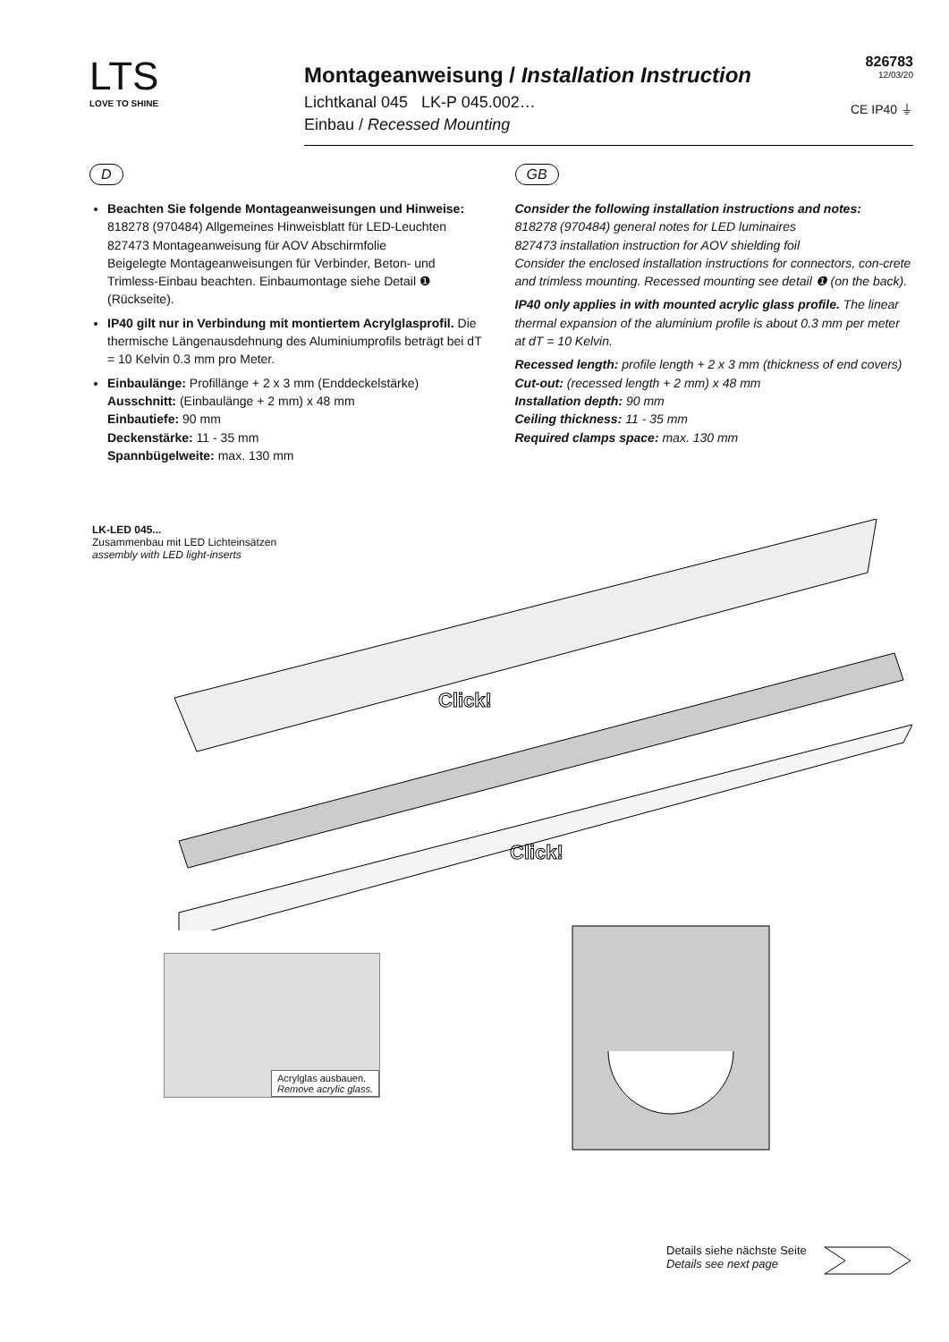LTS
LOVE TO SHINE
Montageanweisung / Installation Instruction
Lichtkanal 045 LK-P 045.002…
Einbau / Recessed Mounting
826783
12/03/20
CE IP40 ⏚
D
Beachten Sie folgende Montageanweisungen und Hinweise:
818278 (970484) Allgemeines Hinweisblatt für LED-Leuchten
827473 Montageanweisung für AOV Abschirmfolie
Beigelegte Montageanweisungen für Verbinder, Beton- und Trimless-Einbau beachten. Einbaumontage siehe Detail ❶ (Rückseite).
IP40 gilt nur in Verbindung mit montiertem Acrylglasprofil. Die thermische Längenausdehnung des Aluminiumprofils beträgt bei dT = 10 Kelvin 0.3 mm pro Meter.
Einbaulänge: Profillänge + 2 x 3 mm (Enddeckelstärke)
Ausschnitt: (Einbaulänge + 2 mm) x 48 mm
Einbautiefe: 90 mm
Deckenstärke: 11 - 35 mm
Spannbügelweite: max. 130 mm
GB
Consider the following installation instructions and notes:
818278 (970484) general notes for LED luminaires
827473 installation instruction for AOV shielding foil
Consider the enclosed installation instructions for connectors, con-crete and trimless mounting. Recessed mounting see detail ❶ (on the back).
IP40 only applies in with mounted acrylic glass profile. The linear thermal expansion of the aluminium profile is about 0.3 mm per meter at dT = 10 Kelvin.
Recessed length: profile length + 2 x 3 mm (thickness of end covers)
Cut-out: (recessed length + 2 mm) x 48 mm
Installation depth: 90 mm
Ceiling thickness: 11 - 35 mm
Required clamps space: max. 130 mm
LK-LED 045...
Zusammenbau mit LED Lichteinsätzen
assembly with LED light-inserts
Click!
Click!
Acrylglas ausbauen.
Remove acrylic glass.
Details siehe nächste Seite
Details see next page